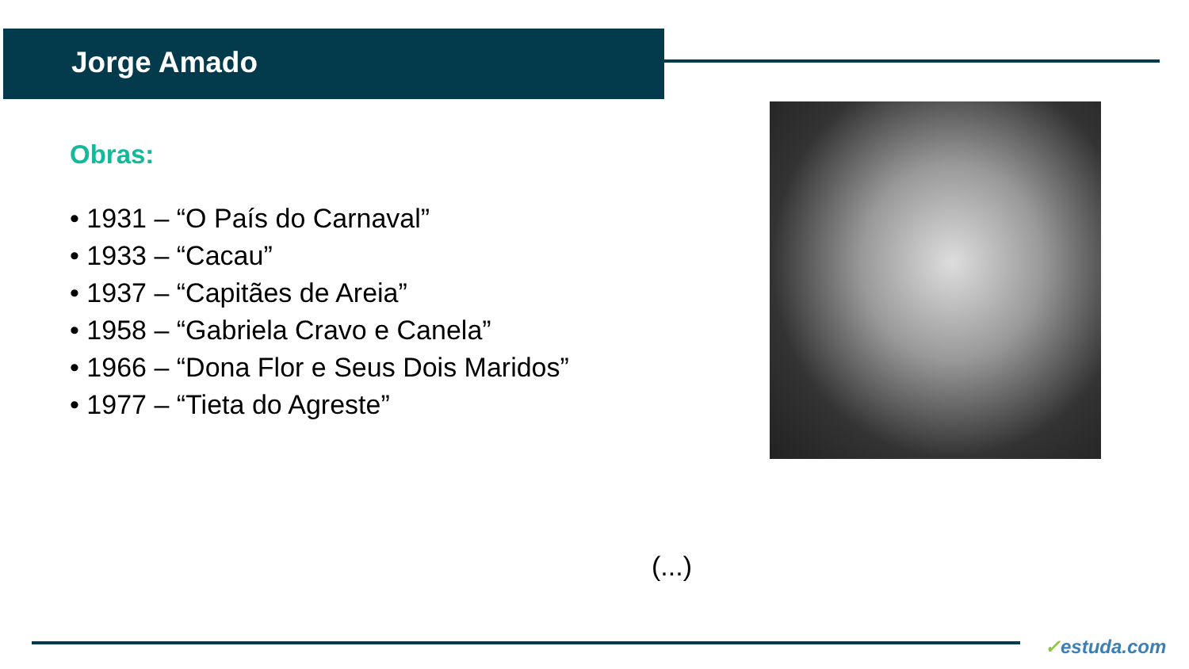Jorge Amado
Obras:
• 1931 – “O País do Carnaval”
• 1933 – “Cacau”
• 1937 – “Capitães de Areia”
• 1958 – “Gabriela Cravo e Canela”
• 1966 – “Dona Flor e Seus Dois Maridos”
• 1977 – “Tieta do Agreste”
(...)
✓estuda.com